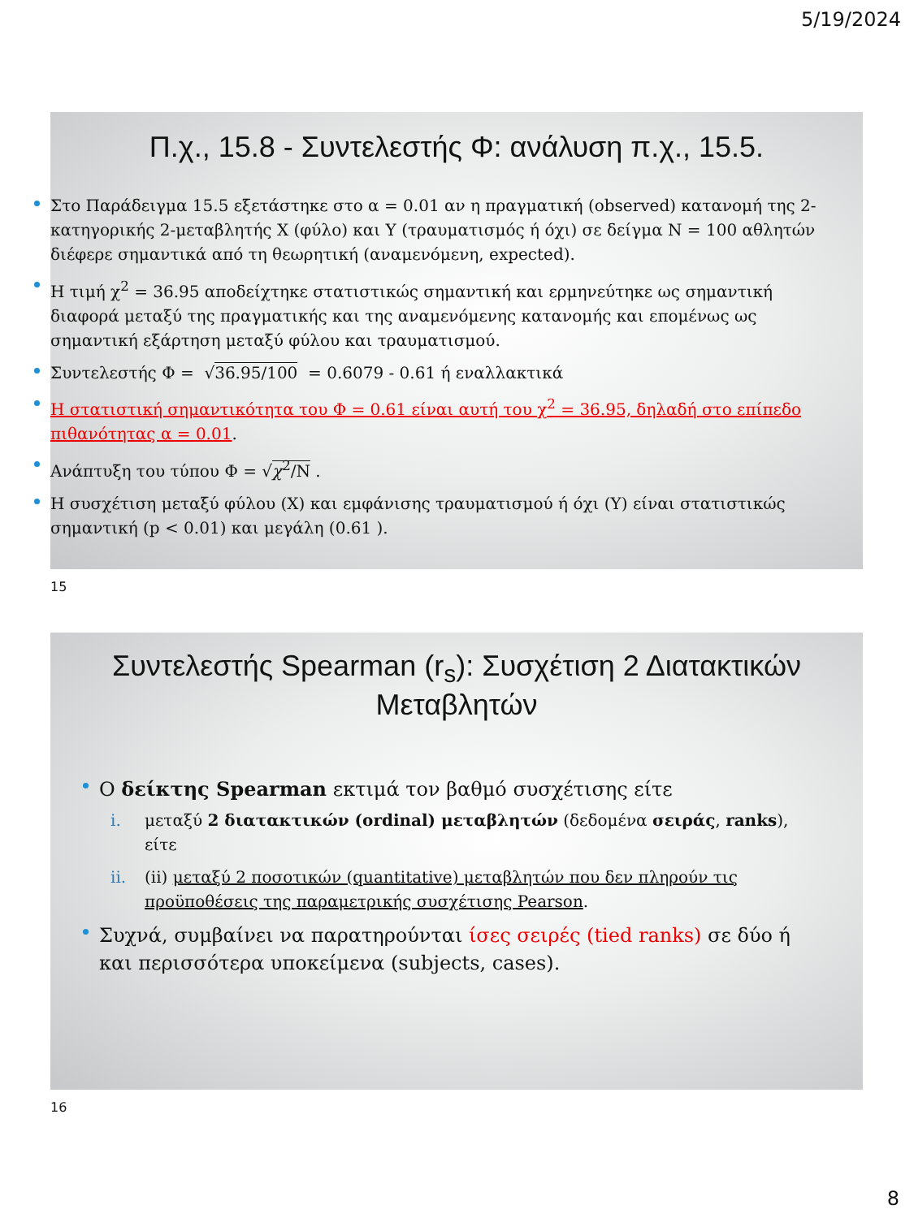5/19/2024
Π.χ., 15.8 - Συντελεστής Φ: ανάλυση π.χ., 15.5.
Στο Παράδειγμα 15.5 εξετάστηκε στο α = 0.01 αν η πραγματική (observed) κατανομή της 2-κατηγορικής 2-μεταβλητής Χ (φύλο) και Υ (τραυματισμός ή όχι) σε δείγμα N = 100 αθλητών διέφερε σημαντικά από τη θεωρητική (αναμενόμενη, expected).
Η τιμή χ<sup>2</sup> = 36.95 αποδείχτηκε στατιστικώς σημαντική και ερμηνεύτηκε ως σημαντική διαφορά μεταξύ της πραγματικής και της αναμενόμενης κατανομής και επομένως ως σημαντική εξάρτηση μεταξύ φύλου και τραυματισμού.
Συντελεστής Φ = √36.95/100 = 0.6079 - 0.61 ή εναλλακτικά
Η στατιστική σημαντικότητα του Φ = 0.61 είναι αυτή του χ<sup>2</sup> = 36.95, δηλαδή στο επίπεδο πιθανότητας α = 0.01.
Ανάπτυξη του τύπου Φ = √χ<sup>2</sup>/N .
Η συσχέτιση μεταξύ φύλου (X) και εμφάνισης τραυματισμού ή όχι (Y) είναι στατιστικώς σημαντική (p < 0.01) και μεγάλη (0.61 ).
15
Συντελεστής Spearman (r<sub>s</sub>): Συσχέτιση 2 Διατακτικών
Μεταβλητών
Ο δείκτης Spearman εκτιμά τον βαθμό συσχέτισης είτε
i. μεταξύ 2 διατακτικών (ordinal) μεταβλητών (δεδομένα σειράς, ranks), είτε
ii. (ii) μεταξύ 2 ποσοτικών (quantitative) μεταβλητών που δεν πληρούν τις προϋποθέσεις της παραμετρικής συσχέτισης Pearson.
Συχνά, συμβαίνει να παρατηρούνται ίσες σειρές (tied ranks) σε δύο ή και περισσότερα υποκείμενα (subjects, cases).
16
8